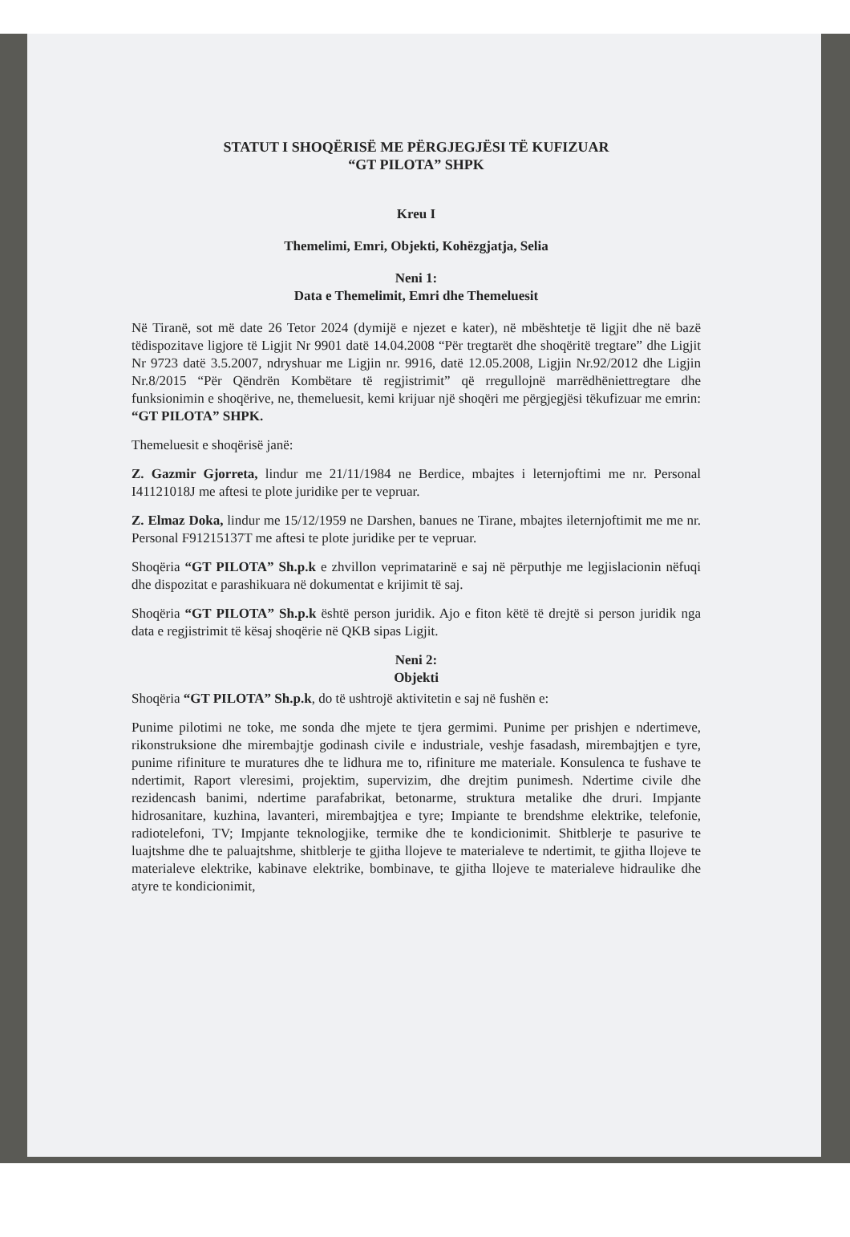STATUT I SHOQËRISË ME PËRGJEGJËSI TË KUFIZUAR
“GT PILOTA” SHPK
Kreu I
Themelimi, Emri, Objekti, Kohëzgjatja, Selia
Neni 1:
Data e Themelimit, Emri dhe Themeluesit
Në Tiranë, sot më date 26 Tetor 2024 (dymijë e njezet e kater), në mbështetje të ligjit dhe në bazë tëdispozitave ligjore të Ligjit Nr 9901 datë 14.04.2008 “Për tregtarët dhe shoqëritë tregtare” dhe Ligjit Nr 9723 datë 3.5.2007, ndryshuar me Ligjin nr. 9916, datë 12.05.2008, Ligjin Nr.92/2012 dhe Ligjin Nr.8/2015 “Për Qëndrën Kombëtare të regjistrimit” që rregullojnë marrëdhëniettregtare dhe funksionimin e shoqërive, ne, themeluesit, kemi krijuar një shoqëri me përgjegjësi tëkufizuar me emrin: “GT PILOTA” SHPK.
Themeluesit e shoqërisë janë:
Z. Gazmir Gjorreta, lindur me 21/11/1984 ne Berdice, mbajtes i leternjoftimi me nr. Personal I41121018J me aftesi te plote juridike per te vepruar.
Z. Elmaz Doka, lindur me 15/12/1959 ne Darshen, banues ne Tirane, mbajtes ileternjoftimit me me nr. Personal F91215137T me aftesi te plote juridike per te vepruar.
Shoqëria “GT PILOTA” Sh.p.k e zhvillon veprimatarinë e saj në përputhje me legjislacionin nëfuqi dhe dispozitat e parashikuara në dokumentat e krijimit të saj.
Shoqëria “GT PILOTA” Sh.p.k është person juridik. Ajo e fiton këtë të drejtë si person juridik nga data e regjistrimit të kësaj shoqërie në QKB sipas Ligjit.
Neni 2:
Objekti
Shoqëria “GT PILOTA” Sh.p.k, do të ushtrojë aktivitetin e saj në fushën e:
Punime pilotimi ne toke, me sonda dhe mjete te tjera germimi. Punime per prishjen e ndertimeve, rikonstruksione dhe mirembajtje godinash civile e industriale, veshje fasadash, mirembajtjen e tyre, punime rifiniture te muratures dhe te lidhura me to, rifiniture me materiale. Konsulenca te fushave te ndertimit, Raport vleresimi, projektim, supervizim, dhe drejtim punimesh. Ndertime civile dhe rezidencash banimi, ndertime parafabrikat, betonarme, struktura metalike dhe druri. Impjante hidrosanitare, kuzhina, lavanteri, mirembajtjea e tyre; Impiante te brendshme elektrike, telefonie, radiotelefoni, TV; Impjante teknologjike, termike dhe te kondicionimit. Shitblerje te pasurive te luajtshme dhe te paluajtshme, shitblerje te gjitha llojeve te materialeve te ndertimit, te gjitha llojeve te materialeve elektrike, kabinave elektrike, bombinave, te gjitha llojeve te materialeve hidraulike dhe atyre te kondicionimit,